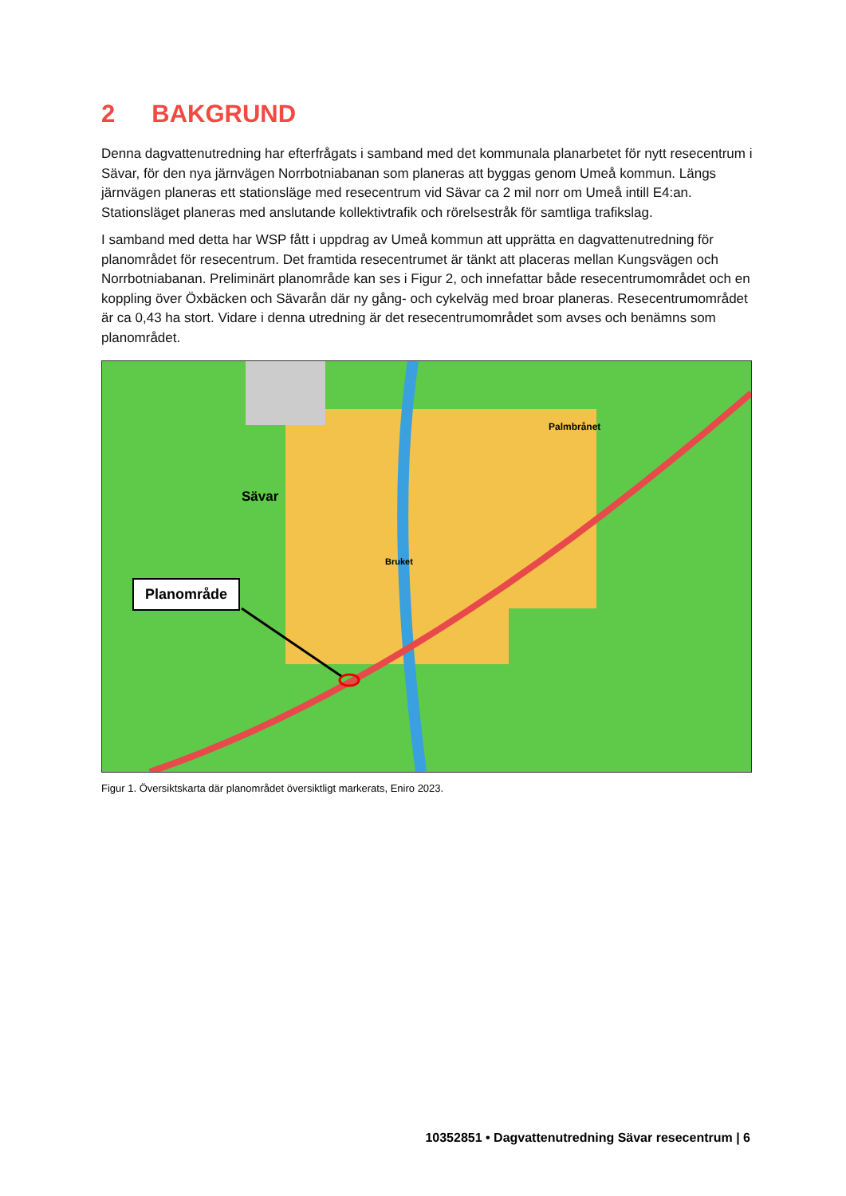2 BAKGRUND
Denna dagvattenutredning har efterfrågats i samband med det kommunala planarbetet för nytt resecentrum i Sävar, för den nya järnvägen Norrbotniabanan som planeras att byggas genom Umeå kommun. Längs järnvägen planeras ett stationsläge med resecentrum vid Sävar ca 2 mil norr om Umeå intill E4:an. Stationsläget planeras med anslutande kollektivtrafik och rörelsestråk för samtliga trafikslag.
I samband med detta har WSP fått i uppdrag av Umeå kommun att upprätta en dagvattenutredning för planområdet för resecentrum. Det framtida resecentrumet är tänkt att placeras mellan Kungsvägen och Norrbotniabanan. Preliminärt planområde kan ses i Figur 2, och innefattar både resecentrumområdet och en koppling över Öxbäcken och Sävarån där ny gång- och cykelväg med broar planeras. Resecentrumområdet är ca 0,43 ha stort. Vidare i denna utredning är det resecentrumområdet som avses och benämns som planområdet.
Planområde
Sävar
Palmbrånet
Bruket
Figur 1. Översiktskarta där planområdet översiktligt markerats, Eniro 2023.
10352851 • Dagvattenutredning Sävar resecentrum | 6